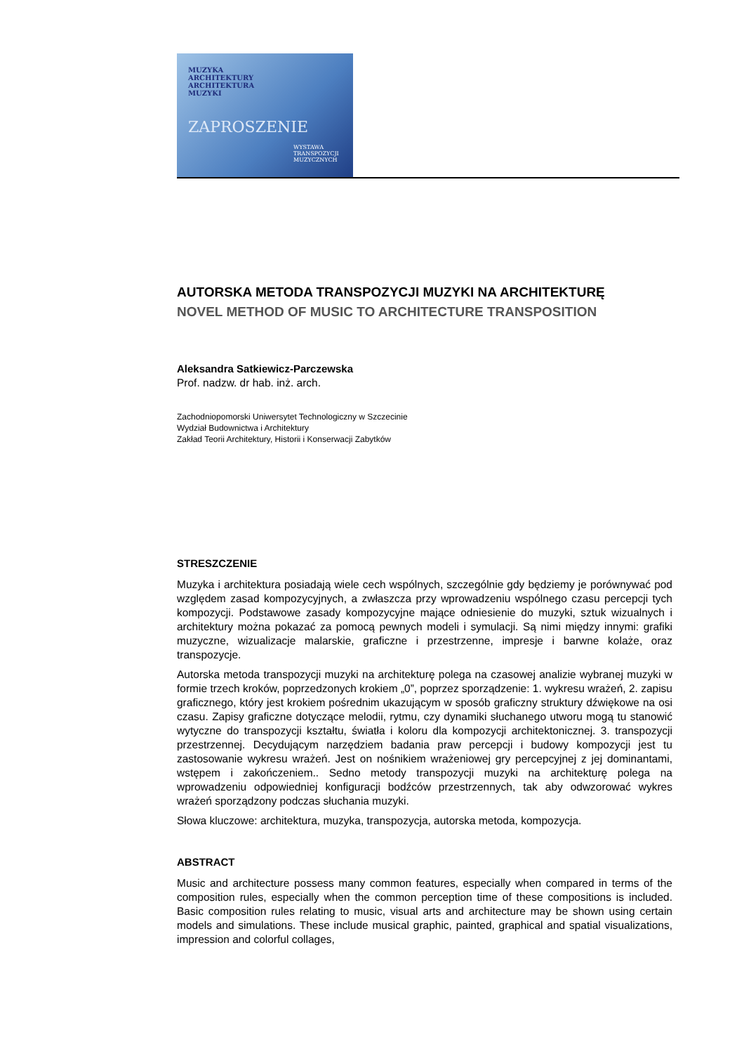MUZYKA
ARCHITEKTURY
ARCHITEKTURA
MUZYKI
ZAPROSZENIE
WYSTAWA
TRANSPOZYCJI MUZYCZNYCH
AUTORSKA METODA TRANSPOZYCJI MUZYKI NA ARCHITEKTURĘ
NOVEL METHOD OF MUSIC TO ARCHITECTURE TRANSPOSITION
Aleksandra Satkiewicz-Parczewska
Prof. nadzw. dr hab. inż. arch.
Zachodniopomorski Uniwersytet Technologiczny w Szczecinie
Wydział Budownictwa i Architektury
Zakład Teorii Architektury, Historii i Konserwacji Zabytków
STRESZCZENIE
Muzyka i architektura posiadają wiele cech wspólnych, szczególnie gdy będziemy je porównywać pod względem zasad kompozycyjnych, a zwłaszcza przy wprowadzeniu wspólnego czasu percepcji tych kompozycji. Podstawowe zasady kompozycyjne mające odniesienie do muzyki, sztuk wizualnych i architektury można pokazać za pomocą pewnych modeli i symulacji. Są nimi między innymi: grafiki muzyczne, wizualizacje malarskie, graficzne i przestrzenne, impresje i barwne kolaże, oraz transpozycje.
Autorska metoda transpozycji muzyki na architekturę polega na czasowej analizie wybranej muzyki w formie trzech kroków, poprzedzonych krokiem „0”, poprzez sporządzenie: 1. wykresu wrażeń, 2. zapisu graficznego, który jest krokiem pośrednim ukazującym w sposób graficzny struktury dźwiękowe na osi czasu. Zapisy graficzne dotyczące melodii, rytmu, czy dynamiki słuchanego utworu mogą tu stanowić wytyczne do transpozycji kształtu, światła i koloru dla kompozycji architektonicznej. 3. transpozycji przestrzennej. Decydującym narzędziem badania praw percepcji i budowy kompozycji jest tu zastosowanie wykresu wrażeń. Jest on nośnikiem wrażeniowej gry percepcyjnej z jej dominantami, wstępem i zakończeniem.. Sedno metody transpozycji muzyki na architekturę polega na wprowadzeniu odpowiedniej konfiguracji bodźców przestrzennych, tak aby odwzorować wykres wrażeń sporządzony podczas słuchania muzyki.
Słowa kluczowe: architektura, muzyka, transpozycja, autorska metoda, kompozycja.
ABSTRACT
Music and architecture possess many common features, especially when compared in terms of the composition rules, especially when the common perception time of these compositions is included. Basic composition rules relating to music, visual arts and architecture may be shown using certain models and simulations. These include musical graphic, painted, graphical and spatial visualizations, impression and colorful collages,